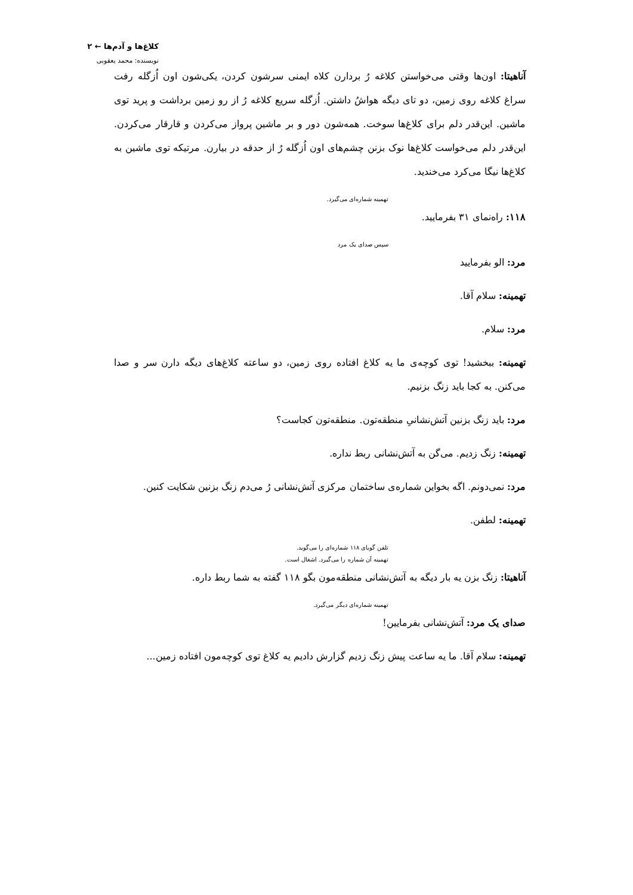کلاغ‌ها و آدم‌ها ← ۲
نویسنده: محمد یعقوبی
آناهیتا: اون‌ها وقتی می‌خواستن کلاغه رُ بردارن کلاه ایمنی سرشون کردن، یکی‌شون اون اُزگله رفت سراغ کلاغه روی زمین، دو تای دیگه هواشُ داشتن. اُزگله سریع کلاغه رُ از رو زمین برداشت و پرید توی ماشین. این‌قدر دلم برای کلاغ‌ها سوخت. همه‌شون دور و بر ماشین پرواز می‌کردن و قارقار می‌کردن. این‌قدر دلم می‌خواست کلاغ‌ها نوک بزنن چشم‌های اون اُزگله رُ از حدقه در بیارن. مرتیکه توی ماشین به کلاغ‌ها نیگا می‌کرد می‌خندید.
تهمینه شماره‌ای می‌گیرد.
۱۱۸: راه‌نمای ۳۱ بفرمایید.
سپس صدای یک مرد
مرد: الو بفرمایید
تهمینه: سلام آقا.
مرد: سلام.
تهمینه: ببخشید! توی کوچه‌ی ما یه کلاغ افتاده روی زمین، دو ساعته کلاغ‌های دیگه دارن سر و صدا می‌کنن. به کجا باید زنگ بزنیم.
مرد: باید زنگ بزنین آتش‌نشانیِ منطقه‌تون. منطقه‌تون کجاست؟
تهمینه: زنگ زدیم. می‌گن به آتش‌نشانی ربط نداره.
مرد: نمی‌دونم. اگه بخواین شماره‌ی ساختمان مرکزی آتش‌نشانی رُ می‌دم زنگ بزنین شکایت کنین.
تهمینه: لطفن.
تلفن گویای ۱۱۸ شماره‌ای را می‌گوید.
تهمینه آن شماره را می‌گیرد. اشغال است.
آناهیتا: زنگ بزن یه بار دیگه به آتش‌نشانی منطقه‌مون بگو ۱۱۸ گفته به شما ربط داره.
تهمینه شماره‌ای دیگر می‌گیرد.
صدای یک مرد: آتش‌نشانی بفرمایین!
تهمینه: سلام آقا. ما یه ساعت پیش زنگ زدیم گزارش دادیم یه کلاغ توی کوچه‌مون افتاده زمین...